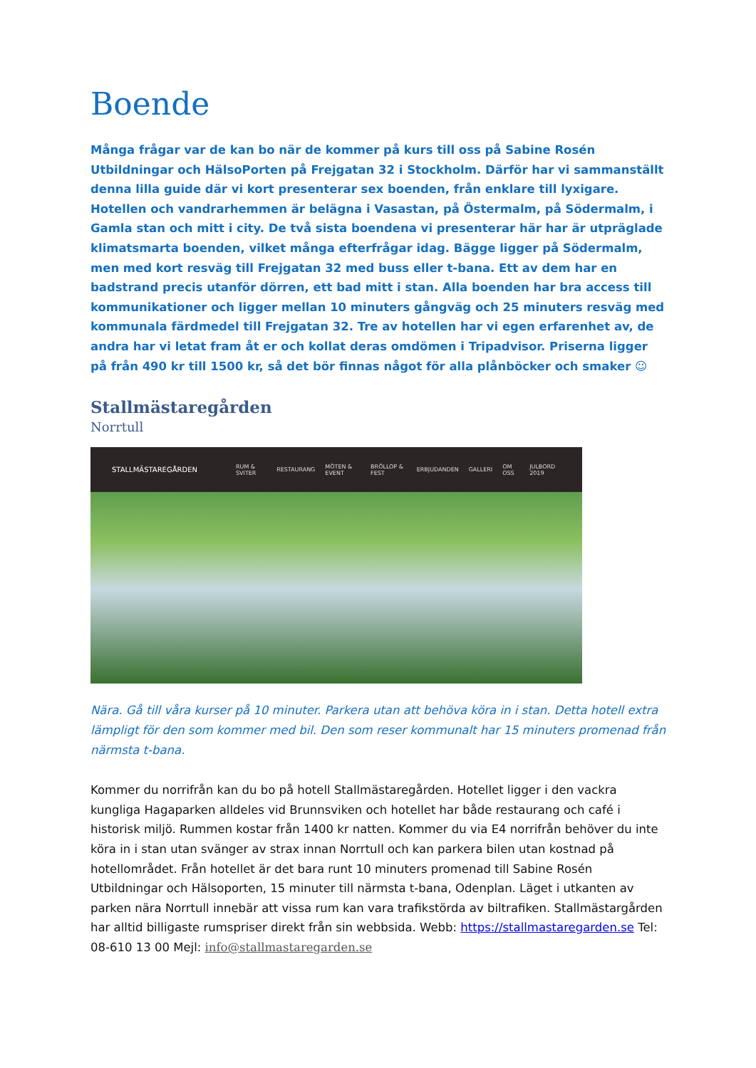Boende
Många frågar var de kan bo när de kommer på kurs till oss på Sabine Rosén Utbildningar och HälsoPorten på Frejgatan 32 i Stockholm. Därför har vi sammanställt denna lilla guide där vi kort presenterar sex boenden, från enklare till lyxigare. Hotellen och vandrarhemmen är belägna i Vasastan, på Östermalm, på Södermalm, i Gamla stan och mitt i city. De två sista boendena vi presenterar här har är utpräglade klimatsmarta boenden, vilket många efterfrågar idag. Bägge ligger på Södermalm, men med kort resväg till Frejgatan 32 med buss eller t-bana. Ett av dem har en badstrand precis utanför dörren, ett bad mitt i stan. Alla boenden har bra access till kommunikationer och ligger mellan 10 minuters gångväg och 25 minuters resväg med kommunala färdmedel till Frejgatan 32. Tre av hotellen har vi egen erfarenhet av, de andra har vi letat fram åt er och kollat deras omdömen i Tripadvisor. Priserna ligger på från 490 kr till 1500 kr, så det bör finnas något för alla plånböcker och smaker ☺
Stallmästaregården
Norrtull
STALLMÄSTAREGÅRDEN RUM & SVITER RESTAURANG MÖTEN & EVENT BRÖLLOP & FEST ERBJUDANDEN GALLERI OM OSS JULBORD 2019
Nära. Gå till våra kurser på 10 minuter. Parkera utan att behöva köra in i stan. Detta hotell extra lämpligt för den som kommer med bil. Den som reser kommunalt har 15 minuters promenad från närmsta t-bana.
Kommer du norrifrån kan du bo på hotell Stallmästaregården. Hotellet ligger i den vackra kungliga Hagaparken alldeles vid Brunnsviken och hotellet har både restaurang och café i historisk miljö. Rummen kostar från 1400 kr natten. Kommer du via E4 norrifrån behöver du inte köra in i stan utan svänger av strax innan Norrtull och kan parkera bilen utan kostnad på hotellområdet. Från hotellet är det bara runt 10 minuters promenad till Sabine Rosén Utbildningar och Hälsoporten, 15 minuter till närmsta t-bana, Odenplan. Läget i utkanten av parken nära Norrtull innebär att vissa rum kan vara trafikstörda av biltrafiken. Stallmästargården har alltid billigaste rumspriser direkt från sin webbsida. Webb: https://stallmastaregarden.se Tel: 08-610 13 00 Mejl: info@stallmastaregarden.se